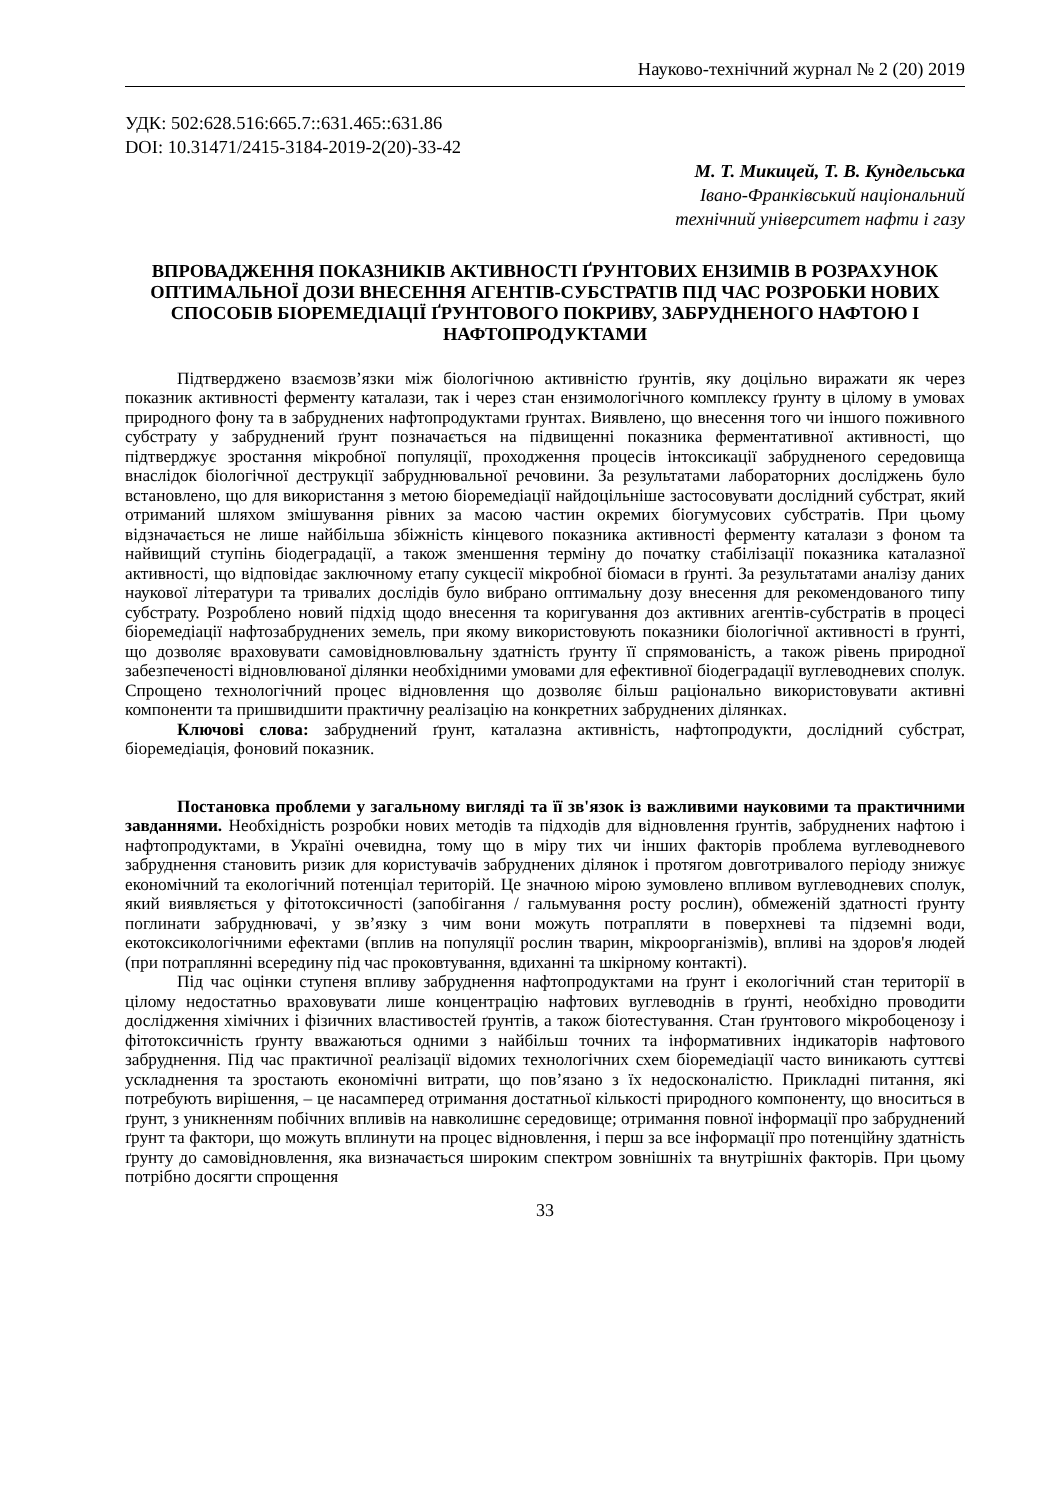Науково-технічний журнал № 2 (20) 2019
УДК: 502:628.516:665.7::631.465::631.86
DOI: 10.31471/2415-3184-2019-2(20)-33-42
М. Т. Микицей, Т. В. Кундельська
Івано-Франківський національний
технічний університет нафти і газу
ВПРОВАДЖЕННЯ ПОКАЗНИКІВ АКТИВНОСТІ ҐРУНТОВИХ ЕНЗИМІВ В РОЗРАХУНОК ОПТИМАЛЬНОЇ ДОЗИ ВНЕСЕННЯ АГЕНТІВ-СУБСТРАТІВ ПІД ЧАС РОЗРОБКИ НОВИХ СПОСОБІВ БІОРЕМЕДІАЦІЇ ҐРУНТОВОГО ПОКРИВУ, ЗАБРУДНЕНОГО НАФТОЮ І НАФТОПРОДУКТАМИ
Підтверджено взаємозв’язки між біологічною активністю ґрунтів, яку доцільно виражати як через показник активності ферменту каталази, так і через стан ензимологічного комплексу ґрунту в цілому в умовах природного фону та в забруднених нафтопродуктами ґрунтах. Виявлено, що внесення того чи іншого поживного субстрату у забруднений ґрунт позначається на підвищенні показника ферментативної активності, що підтверджує зростання мікробної популяції, проходження процесів інтоксикації забрудненого середовища внаслідок біологічної деструкції забруднювальної речовини. За результатами лабораторних досліджень було встановлено, що для використання з метою біоремедіації найдоцільніше застосовувати дослідний субстрат, який отриманий шляхом змішування рівних за масою частин окремих біогумусових субстратів. При цьому відзначається не лише найбільша збіжність кінцевого показника активності ферменту каталази з фоном та найвищий ступінь біодеградації, а також зменшення терміну до початку стабілізації показника каталазної активності, що відповідає заключному етапу сукцесії мікробної біомаси в ґрунті. За результатами аналізу даних наукової літератури та тривалих дослідів було вибрано оптимальну дозу внесення для рекомендованого типу субстрату. Розроблено новий підхід щодо внесення та коригування доз активних агентів-субстратів в процесі біоремедіації нафтозабруднених земель, при якому використовують показники біологічної активності в ґрунті, що дозволяє враховувати самовідновлювальну здатність ґрунту її спрямованість, а також рівень природної забезпеченості відновлюваної ділянки необхідними умовами для ефективної біодеградації вуглеводневих сполук. Спрощено технологічний процес відновлення що дозволяє більш раціонально використовувати активні компоненти та пришвидшити практичну реалізацію на конкретних забруднених ділянках.
Ключові слова: забруднений ґрунт, каталазна активність, нафтопродукти, дослідний субстрат, біоремедіація, фоновий показник.
Постановка проблеми у загальному вигляді та її зв'язок із важливими науковими та практичними завданнями. Необхідність розробки нових методів та підходів для відновлення ґрунтів, забруднених нафтою і нафтопродуктами, в Україні очевидна, тому що в міру тих чи інших факторів проблема вуглеводневого забруднення становить ризик для користувачів забруднених ділянок і протягом довготривалого періоду знижує економічний та екологічний потенціал територій. Це значною мірою зумовлено впливом вуглеводневих сполук, який виявляється у фітотоксичності (запобігання / гальмування росту рослин), обмеженій здатності ґрунту поглинати забруднювачі, у зв’язку з чим вони можуть потрапляти в поверхневі та підземні води, екотоксикологічними ефектами (вплив на популяції рослин тварин, мікроорганізмів), впливі на здоров'я людей (при потраплянні всередину під час проковтування, вдиханні та шкірному контакті).
Під час оцінки ступеня впливу забруднення нафтопродуктами на ґрунт і екологічний стан території в цілому недостатньо враховувати лише концентрацію нафтових вуглеводнів в ґрунті, необхідно проводити дослідження хімічних і фізичних властивостей ґрунтів, а також біотестування. Стан ґрунтового мікробоценозу і фітотоксичність ґрунту вважаються одними з найбільш точних та інформативних індикаторів нафтового забруднення. Під час практичної реалізації відомих технологічних схем біоремедіації часто виникають суттєві ускладнення та зростають економічні витрати, що пов’язано з їх недосконалістю. Прикладні питання, які потребують вирішення, – це насамперед отримання достатньої кількості природного компоненту, що вноситься в ґрунт, з уникненням побічних впливів на навколишнє середовище; отримання повної інформації про забруднений ґрунт та фактори, що можуть вплинути на процес відновлення, і перш за все інформації про потенційну здатність ґрунту до самовідновлення, яка визначається широким спектром зовнішніх та внутрішніх факторів. При цьому потрібно досягти спрощення
33